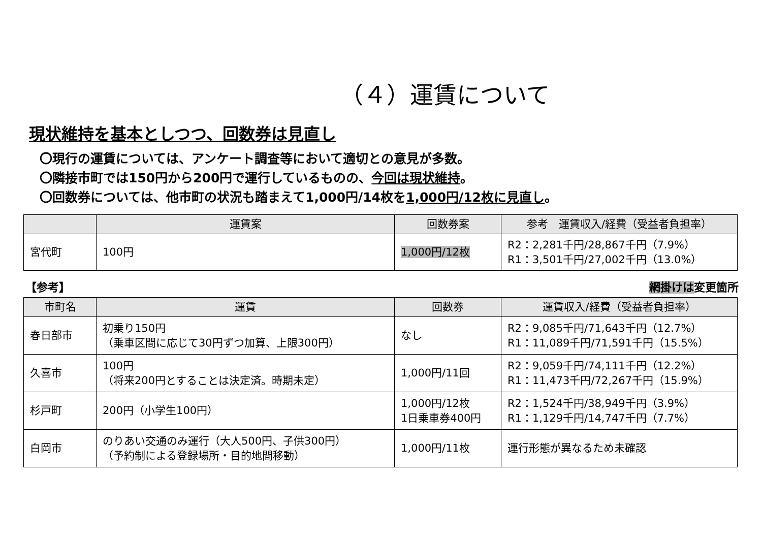（４）運賃について
現状維持を基本としつつ、回数券は見直し
〇現行の運賃については、アンケート調査等において適切との意見が多数。
〇隣接市町では150円から200円で運行しているものの、今回は現状維持。
〇回数券については、他市町の状況も踏まえて1,000円/14枚を1,000円/12枚に見直し。
| | 運賃案 | 回数券案 | 参考 運賃収入/経費（受益者負担率） |
| --- | --- | --- | --- |
| 宮代町 | 100円 | 1,000円/12枚 | R2：2,281千円/28,867千円（7.9%） R1：3,501千円/27,002千円（13.0%） |
【参考】 網掛けは変更箇所
| 市町名 | 運賃 | 回数券 | 運賃収入/経費（受益者負担率） |
| --- | --- | --- | --- |
| 春日部市 | 初乗り150円 （乗車区間に応じて30円ずつ加算、上限300円） | なし | R2：9,085千円/71,643千円（12.7%） R1：11,089千円/71,591千円（15.5%） |
| 久喜市 | 100円 （将来200円とすることは決定済。時期未定） | 1,000円/11回 | R2：9,059千円/74,111千円（12.2%） R1：11,473千円/72,267千円（15.9%） |
| 杉戸町 | 200円（小学生100円） | 1,000円/12枚 1日乗車券400円 | R2：1,524千円/38,949千円（3.9%） R1：1,129千円/14,747千円（7.7%） |
| 白岡市 | のりあい交通のみ運行（大人500円、子供300円） （予約制による登録場所・目的地間移動） | 1,000円/11枚 | 運行形態が異なるため未確認 |